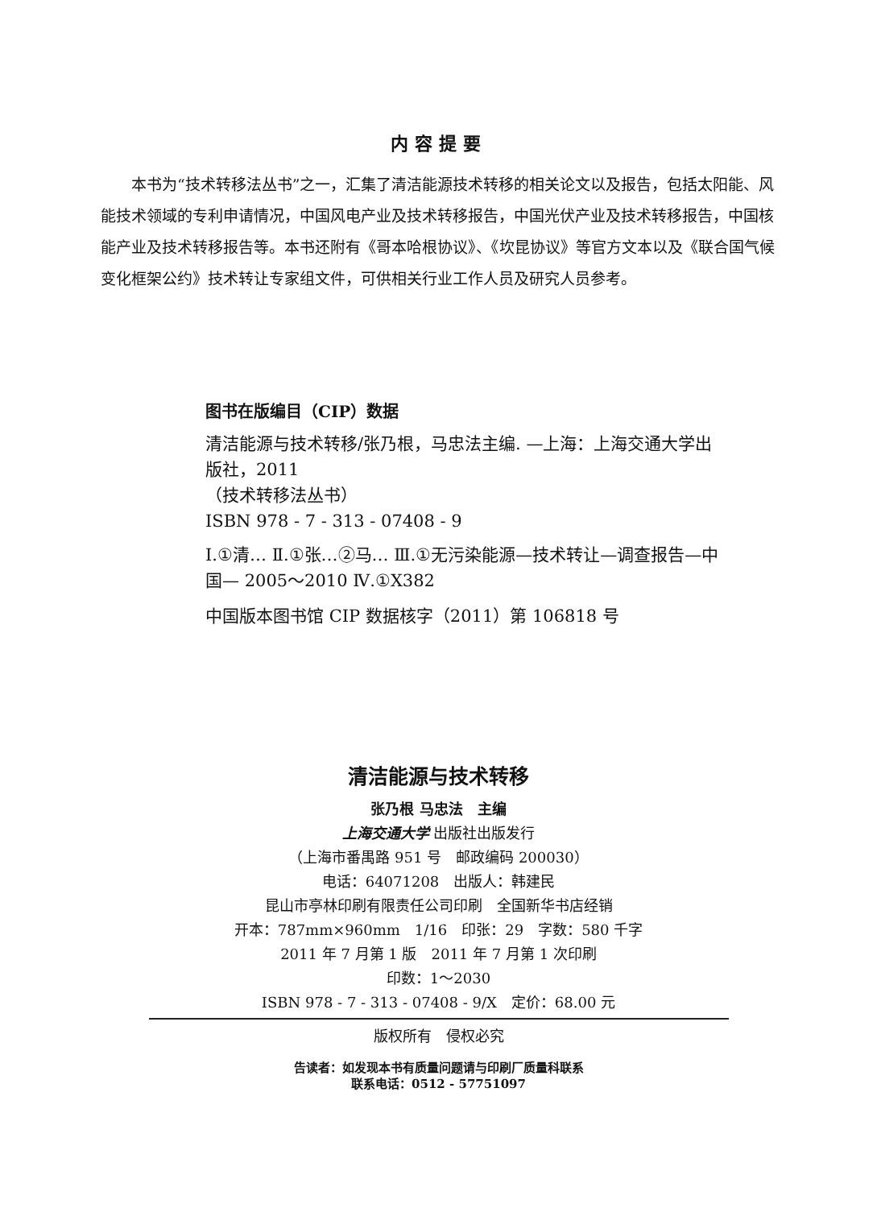内容提要
本书为“技术转移法丛书”之一，汇集了清洁能源技术转移的相关论文以及报告，包括太阳能、风能技术领域的专利申请情况，中国风电产业及技术转移报告，中国光伏产业及技术转移报告，中国核能产业及技术转移报告等。本书还附有《哥本哈根协议》、《坎昆协议》等官方文本以及《联合国气候变化框架公约》技术转让专家组文件，可供相关行业工作人员及研究人员参考。
图书在版编目（CIP）数据
清洁能源与技术转移/张乃根，马忠法主编. —上海：上海交通大学出版社，2011
（技术转移法丛书）
ISBN 978 - 7 - 313 - 07408 - 9
Ⅰ.①清… Ⅱ.①张…②马… Ⅲ.①无污染能源—技术转让—调查报告—中国— 2005～2010 Ⅳ.①X382
中国版本图书馆 CIP 数据核字（2011）第 106818 号
清洁能源与技术转移
张乃根 马忠法　主编
上海交通大学 出版社出版发行
（上海市番禺路 951 号　邮政编码 200030）
电话：64071208　出版人：韩建民
昆山市亭林印刷有限责任公司印刷　全国新华书店经销
开本：787mm×960mm　1/16　印张：29　字数：580 千字
2011 年 7 月第 1 版　2011 年 7 月第 1 次印刷
印数：1～2030
ISBN 978 - 7 - 313 - 07408 - 9/X　定价：68.00 元
版权所有　侵权必究
告读者：如发现本书有质量问题请与印刷厂质量科联系
联系电话：0512 - 57751097